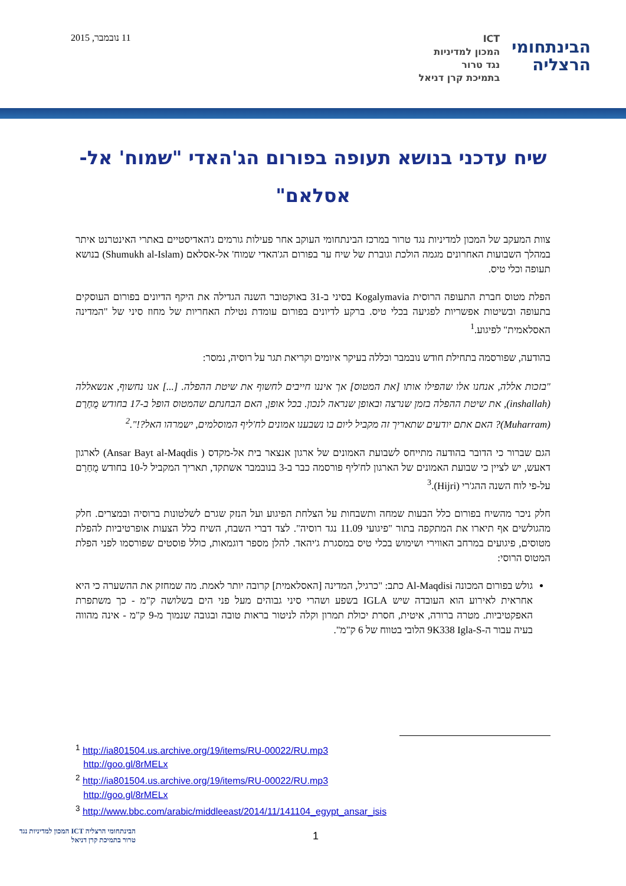11 נובמבר, 2015
הבינתחומי
הרצליה
ICT
המכון למדיניות
נגד טרור
בתמיכת קרן דניאל
שיח עדכני בנושא תעופה בפורום הג'האדי "שמוח' אל-אסלאם"
צוות המעקב של המכון למדיניות נגד טרור במרכז הבינתחומי העוקב אחר פעילות גורמים ג'האדיסטיים באתרי האינטרנט איתר במהלך השבועות האחרונים מגמה הולכת וגוברת של שיח ער בפורום הג'האדי שמוח' אל-אסלאם (Shumukh al-Islam) בנושא תעופה וכלי טיס.
הפלת מטוס חברת התעופה הרוסית Kogalymavia בסיני ב-31 באוקטובר השנה הגדילה את היקף הדיונים בפורום העוסקים בתעופה ובשיטות אפשריות לפגיעה בכלי טיס. ברקע לדיונים בפורום עומדת נטילת האחריות של מחוז סיני של "המדינה האסלאמית" לפיגוע.<sup>1</sup>
בהודעה, שפורסמה בתחילת חודש נובמבר וכללה בעיקר איומים וקריאת תגר על רוסיה, נמסר:
"בזכות אללה, אנחנו אלו שהפילו אותו [את המטוס] אך איננו חייבים לחשוף את שיטת ההפלה. [...] אנו נחשוף, אנשאללה (inshallah), את שיטת ההפלה בזמן שנרצה ובאופן שנראה לנכון. בכל אופן, האם הבחנתם שהמטוס הופל ב-17 בחודש מֻחַרַם (Muharram)? האם אתם יודעים שתאריך זה מקביל ליום בו נשבענו אמונים לח'ליף המוסלמים, ישמרהו האל?!".<sup>2</sup>
הגם שברור כי הדובר בהודעה מתייחס לשבועת האמונים של ארגון אנצאר בית אל-מקדס ( Ansar Bayt al-Maqdis) לארגון דאעש, יש לציין כי שבועת האמונים של הארגון לח'ליף פורסמה כבר ב-3 בנובמבר אשתקד, תאריך המקביל ל-10 בחודש מֻחַרַם על-פי לוח השנה ההג'רי (Hijri).<sup>3</sup>
חלק ניכר מהשיח בפורום כלל הבעות שמחה ותשבחות על הצלחת הפיגוע ועל הנזק שגרם לשלטונות ברוסיה ובמצרים. חלק מהגולשים אף תיארו את המתקפה בתור "פיגועי 11.09 נגד רוסיה". לצד דברי השבח, השיח כלל הצעות אופרטיביות להפלת מטוסים, פיגועים במרחב האווירי ושימוש בכלי טיס במסגרת ג'יהאד. להלן מספר דוגמאות, כולל פוסטים שפורסמו לפני הפלת המטוס הרוסי:
גולש בפורום המכונה Al-Maqdisi כתב: "כרגיל, המדינה [האסלאמית] קרובה יותר לאמת. מה שמחזק את ההשערה כי היא אחראית לאירוע הוא העובדה שיש IGLA בשפע ושהרי סיני גבוהים מעל פני הים בשלושה ק"מ - כך משתפרת האפקטיביות. מטרה ברורה, איטית, חסרת יכולת תמרון וקלה לניטור בראות טובה ובגובה שנמוך מ-9 ק"מ - אינה מהווה בעיה עבור ה-9K338 Igla-S הלובי בטווח של 6 ק"מ".
<sup>1</sup> http://ia801504.us.archive.org/19/items/RU-00022/RU.mp3
http://goo.gl/8rMELx
<sup>2</sup> http://ia801504.us.archive.org/19/items/RU-00022/RU.mp3
http://goo.gl/8rMELx
<sup>3</sup> http://www.bbc.com/arabic/middleeast/2014/11/141104_egypt_ansar_isis
הבינתחומי הרצליה ICT המכון למדיניות נגד טרור בתמיכת קרן דניאל
1